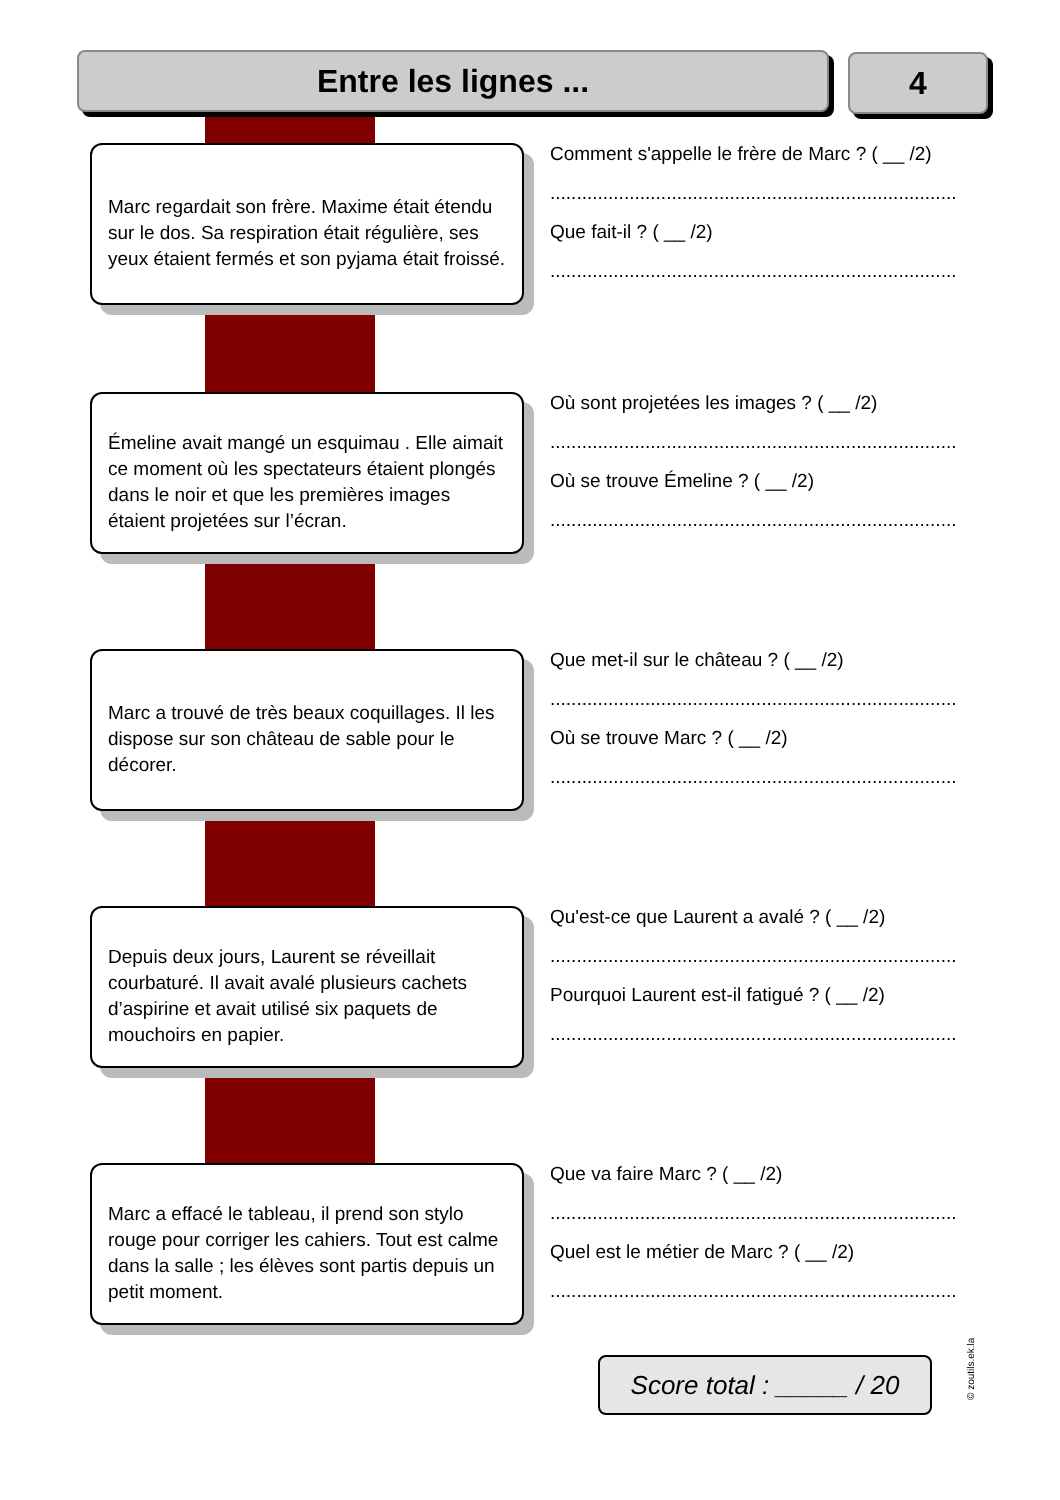Entre les lignes ... 4
Marc regardait son frère. Maxime était étendu sur le dos. Sa respiration était régulière, ses yeux étaient fermés et son pyjama était froissé.
Comment s'appelle le frère de Marc ? ( __ /2)
.............................................................................
Que fait-il ? ( __ /2)
.............................................................................
Émeline avait mangé un esquimau . Elle aimait ce moment où les spectateurs étaient plongés dans le noir et que les premières images étaient projetées sur l’écran.
Où sont projetées les images ? ( __ /2)
.............................................................................
Où se trouve Émeline ? ( __ /2)
.............................................................................
Marc a trouvé de très beaux coquillages. Il les dispose sur son château de sable pour le décorer.
Que met-il sur le château ? ( __ /2)
.............................................................................
Où se trouve Marc ? ( __ /2)
.............................................................................
Depuis deux jours, Laurent se réveillait courbaturé. Il avait avalé plusieurs cachets d’aspirine et avait utilisé six paquets de mouchoirs en papier.
Qu'est-ce que Laurent a avalé ? ( __ /2)
.............................................................................
Pourquoi Laurent est-il fatigué ? ( __ /2)
.............................................................................
Marc a effacé le tableau, il prend son stylo rouge pour corriger les cahiers. Tout est calme dans la salle ; les élèves sont partis depuis un petit moment.
Que va faire Marc ? ( __ /2)
.............................................................................
Quel est le métier de Marc ? ( __ /2)
.............................................................................
Score total : _____ / 20
© zoutils.ek.la